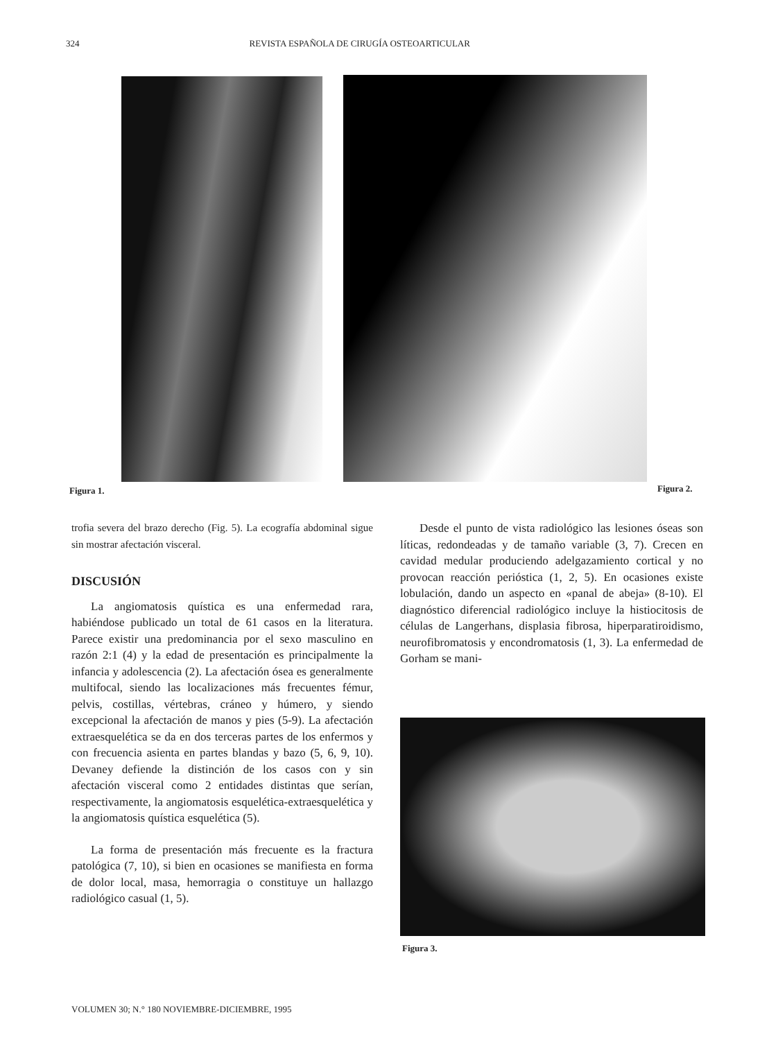324 REVISTA ESPAÑOLA DE CIRUGÍA OSTEOARTICULAR
Figura 1. Figura 2.
trofia severa del brazo derecho (Fig. 5). La ecografía abdominal sigue sin mostrar afectación visceral.
DISCUSIÓN
La angiomatosis quística es una enfermedad rara, habiéndose publicado un total de 61 casos en la literatura. Parece existir una predominancia por el sexo masculino en razón 2:1 (4) y la edad de presentación es principalmente la infancia y adolescencia (2). La afectación ósea es generalmente multifocal, siendo las localizaciones más frecuentes fémur, pelvis, costillas, vértebras, cráneo y húmero, y siendo excepcional la afectación de manos y pies (5-9). La afectación extraesquelética se da en dos terceras partes de los enfermos y con frecuencia asienta en partes blandas y bazo (5, 6, 9, 10). Devaney defiende la distinción de los casos con y sin afectación visceral como 2 entidades distintas que serían, respectivamente, la angiomatosis esquelética-extraesquelética y la angiomatosis quística esquelética (5).
La forma de presentación más frecuente es la fractura patológica (7, 10), si bien en ocasiones se manifiesta en forma de dolor local, masa, hemorragia o constituye un hallazgo radiológico casual (1, 5).
Desde el punto de vista radiológico las lesiones óseas son líticas, redondeadas y de tamaño variable (3, 7). Crecen en cavidad medular produciendo adelgazamiento cortical y no provocan reacción perióstica (1, 2, 5). En ocasiones existe lobulación, dando un aspecto en «panal de abeja» (8-10). El diagnóstico diferencial radiológico incluye la histiocitosis de células de Langerhans, displasia fibrosa, hiperparatiroidismo, neurofibromatosis y encondromatosis (1, 3). La enfermedad de Gorham se mani-
Figura 3.
VOLUMEN 30; N.° 180 NOVIEMBRE-DICIEMBRE, 1995